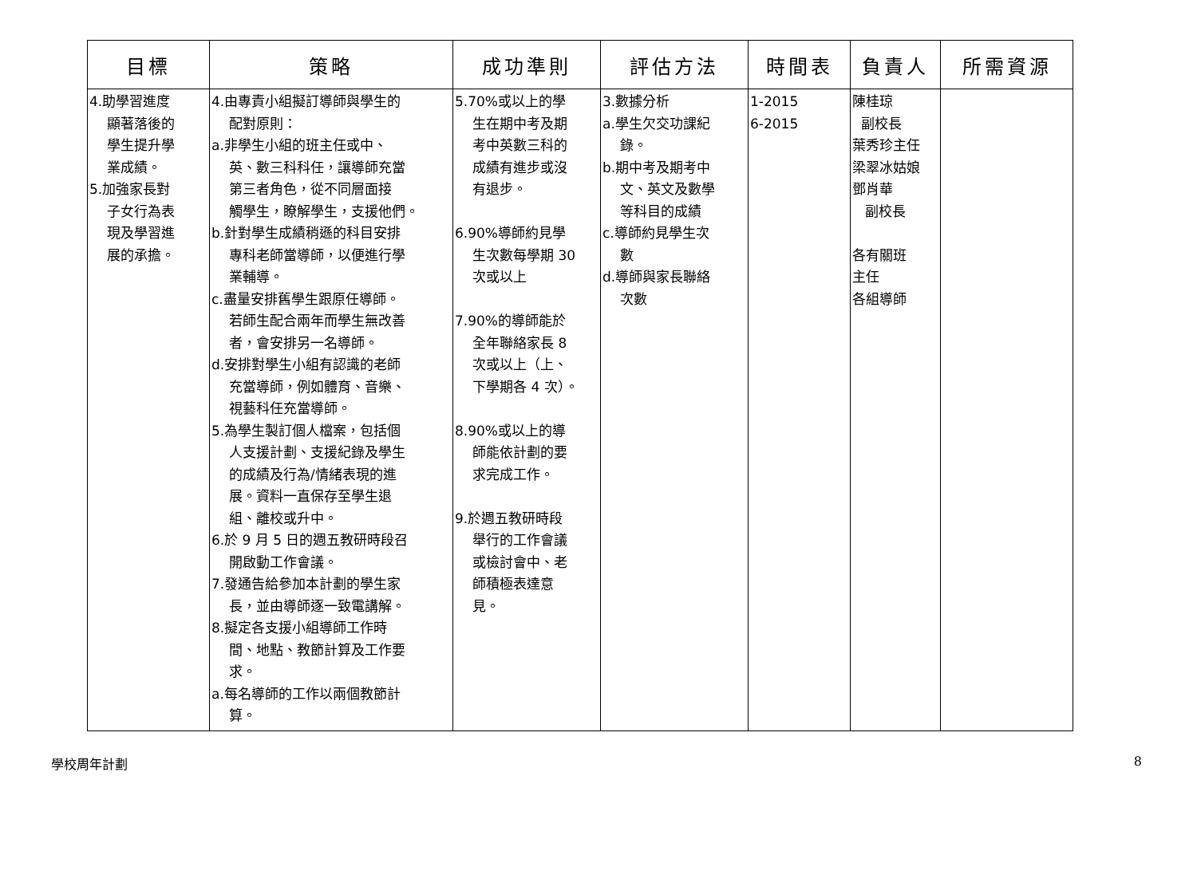| 目標 | 策略 | 成功準則 | 評估方法 | 時間表 | 負責人 | 所需資源 |
| --- | --- | --- | --- | --- | --- | --- |
| 4.助學習進度 顯著落後的 學生提升學 業成績。 5.加強家長對 子女行為表 現及學習進 展的承擔。 | 4.由專責小組擬訂導師與學生的 配對原則： a.非學生小組的班主任或中、 英、數三科科任，讓導師充當 第三者角色，從不同層面接 觸學生，瞭解學生，支援他們。 b.針對學生成績稍遜的科目安排 專科老師當導師，以便進行學 業輔導。 c.盡量安排舊學生跟原任導師。 若師生配合兩年而學生無改善 者，會安排另一名導師。 d.安排對學生小組有認識的老師 充當導師，例如體育、音樂、 視藝科任充當導師。 5.為學生製訂個人檔案，包括個 人支援計劃、支援紀錄及學生 的成績及行為/情緒表現的進 展。資料一直保存至學生退 組、離校或升中。 6.於 9 月 5 日的週五教研時段召 開啟動工作會議。 7.發通告給參加本計劃的學生家 長，並由導師逐一致電講解。 8.擬定各支援小組導師工作時 間、地點、教節計算及工作要 求。 a.每名導師的工作以兩個教節計 算。 | 5.70%或以上的學 生在期中考及期 考中英數三科的 成績有進步或沒 有退步。 6.90%導師約見學 生次數每學期 30 次或以上 7.90%的導師能於 全年聯絡家長 8 次或以上（上、 下學期各 4 次）。 8.90%或以上的導 師能依計劃的要 求完成工作。 9.於週五教研時段 舉行的工作會議 或檢討會中、老 師積極表達意 見。 | 3.數據分析 a.學生欠交功課紀 錄。 b.期中考及期考中 文、英文及數學 等科目的成績 c.導師約見學生次 數 d.導師與家長聯絡 次數 | 1-2015 6-2015 | 陳桂琼 副校長 葉秀珍主任 梁翠冰姑娘 鄧肖華 副校長 各有關班 主任 各組導師 | |
學校周年計劃 8